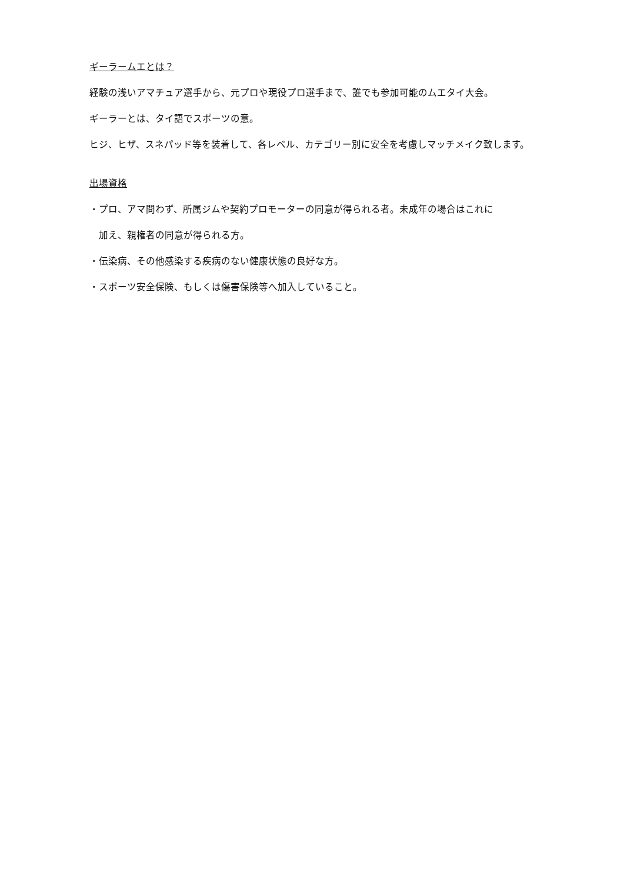ギーラームエとは？
経験の浅いアマチュア選手から、元プロや現役プロ選手まで、誰でも参加可能のムエタイ大会。
ギーラーとは、タイ語でスポーツの意。
ヒジ、ヒザ、スネパッド等を装着して、各レベル、カテゴリー別に安全を考慮しマッチメイク致します。
出場資格
・プロ、アマ問わず、所属ジムや契約プロモーターの同意が得られる者。未成年の場合はこれに
加え、親権者の同意が得られる方。
・伝染病、その他感染する疾病のない健康状態の良好な方。
・スポーツ安全保険、もしくは傷害保険等へ加入していること。